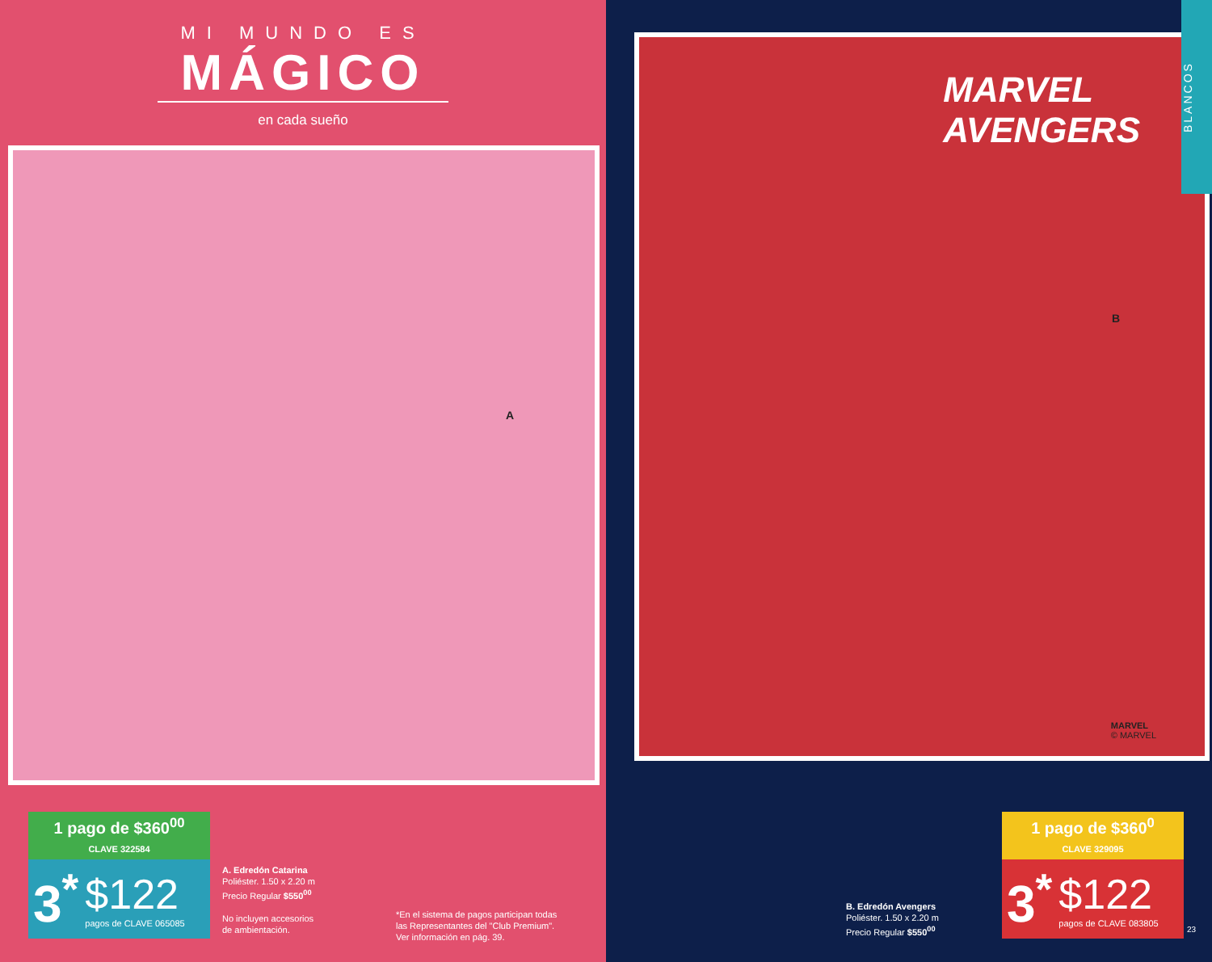MI MUNDO ES
MÁGICO
en cada sueño
A
1 pago de $360<sup>00</sup>
CLAVE 322584
3<sup>*</sup>
$122
pagos de CLAVE 065085
A. Edredón Catarina
Poliéster. 1.50 x 2.20 m
Precio Regular $550<sup>00</sup>
No incluyen accesorios
de ambientación.
*En el sistema de pagos participan todas
las Representantes del "Club Premium".
Ver información en pág. 39.
MARVEL
AVENGERS
B
MARVEL
© MARVEL
BLANCOS
B. Edredón Avengers
Poliéster. 1.50 x 2.20 m
Precio Regular $550<sup>00</sup>
1 pago de $360<sup>0</sup>
CLAVE 329095
3<sup>*</sup>
$122
pagos de CLAVE 083805
23